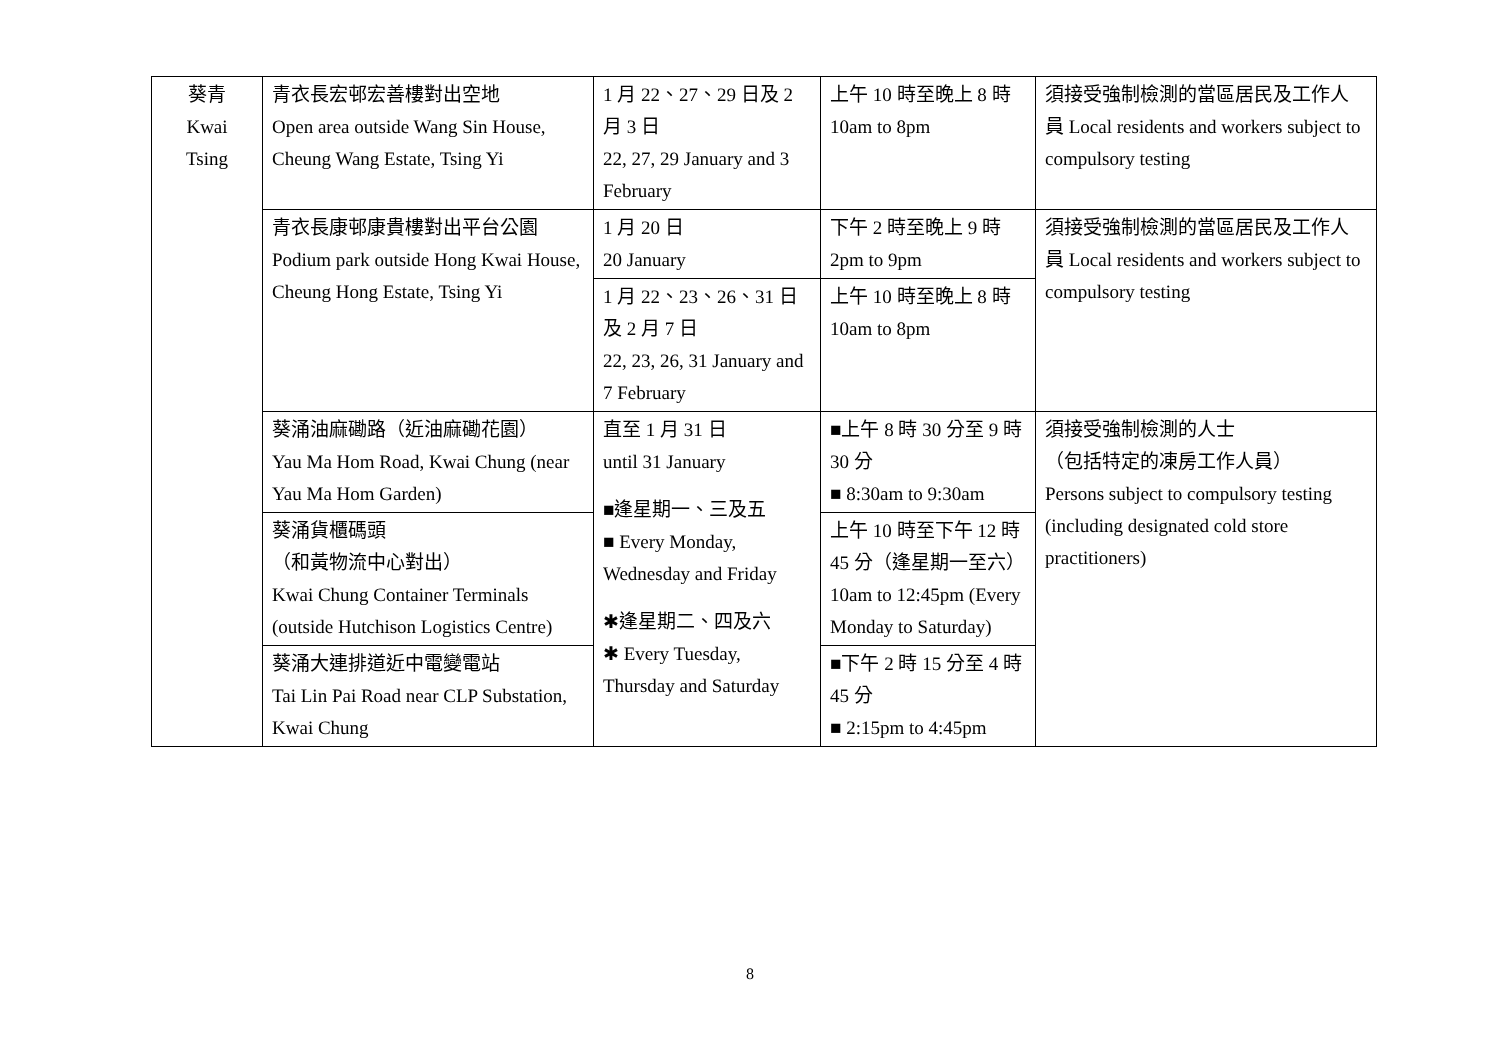| 葵青 Kwai Tsing | 青衣長宏邨宏善樓對出空地 Open area outside Wang Sin House, Cheung Wang Estate, Tsing Yi | 1 月 22、27、29 日及 2 月 3 日 22, 27, 29 January and 3 February | 上午 10 時至晚上 8 時 10am to 8pm | 須接受強制檢測的當區居民及工作人員 Local residents and workers subject to compulsory testing |
| | 青衣長康邨康貴樓對出平台公園 Podium park outside Hong Kwai House, Cheung Hong Estate, Tsing Yi | 1 月 20 日 20 January | 下午 2 時至晚上 9 時 2pm to 9pm | 須接受強制檢測的當區居民及工作人員 Local residents and workers subject to compulsory testing |
| | | 1 月 22、23、26、31 日及 2 月 7 日 22, 23, 26, 31 January and 7 February | 上午 10 時至晚上 8 時 10am to 8pm | |
| | 葵涌油麻磡路（近油麻磡花園） Yau Ma Hom Road, Kwai Chung (near Yau Ma Hom Garden) | 直至 1 月 31 日 until 31 January ■逢星期一、三及五 ■ Every Monday, Wednesday and Friday ✱逢星期二、四及六 ✱ Every Tuesday, Thursday and Saturday | ■上午 8 時 30 分至 9 時 30 分 ■ 8:30am to 9:30am | 須接受強制檢測的人士 （包括特定的凍房工作人員） Persons subject to compulsory testing (including designated cold store practitioners) |
| | 葵涌貨櫃碼頭 （和黃物流中心對出） Kwai Chung Container Terminals (outside Hutchison Logistics Centre) | | 上午 10 時至下午 12 時 45 分（逢星期一至六） 10am to 12:45pm (Every Monday to Saturday) | |
| | 葵涌大連排道近中電變電站 Tai Lin Pai Road near CLP Substation, Kwai Chung | | ■下午 2 時 15 分至 4 時 45 分 ■ 2:15pm to 4:45pm | |
8